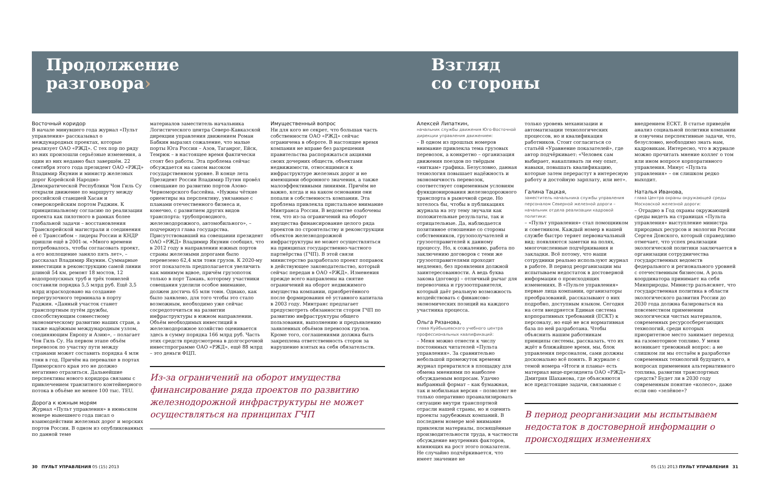Продолжение
разговора›
Восточный коридор
В начале минувшего года журнал «Пульт управления» рассказывал о международных проектах, которые реализует ОАО «РЖД». С тех пор по ряду из них произошли серьёзные изменения, а один из них недавно был завершён. 22 сентября этого года президент ОАО «РЖД» Владимир Якунин и министр железных дорог Корейской Народно-Демократической Республики Чон Гиль Су открыли движение по маршруту между российской станцией Хасан и северокорейским портом Раджин. К принципиальному согласию по реализации проекта как пилотного в рамках более глобальной задачи – восстановления Транскорейской магистрали и соединения её с Транссибом – лидеры России и КНДР пришли ещё в 2001-м. «Много времени потребовалось, чтобы согласовать проект, а его воплощение заняло пять лет», – рассказал Владимир Якунин. Суммарные инвестиции в реконструкцию самой линии длиной 54 км, ремонт 18 мостов, 12 водопропускных труб и трёх тоннелей составили порядка 5,5 млрд руб. Ещё 3,5 млрд израсходовано на создание перегрузочного терминала в порту Раджин. «Данный участок станет транспортным путём дружбы, способствующим совместному экономическому развитию наших стран, а также надёжным международным узлом, соединяющим Европу и Азию», – полагает Чон Гиль Су. На первом этапе объём перевозок по участку пути между странами может составить порядка 4 млн тонн в год. Причём на перевалке в портах Приморского края это не должно негативно отразиться. Дальнейшие перспективы нового коридора связаны с привлечением транзитного контейнерного потока в объёме не менее 100 тыс. TEU.
Дорога к южным морям
Журнал «Пульт управления» в июньском номере нынешнего года писал о взаимодействии железных дорог и морских портов России. В одном из опубликованных по данной теме
материалов заместитель начальника Логистического центра Северо-Кавказской дирекции управления движением Роман Бабкин выразил сожаление, что малые порты Юга России – Азов, Таганрог, Ейск, Темрюк – в настоящее время фактически стоят без работы. Эта проблема сейчас обсуждается на самом высоком государственном уровне. В конце лета Президент России Владимир Путин провёл совещание по развитию портов Азово-Черноморского бассейна. «Нужны чёткие ориентиры на перспективу, увязанные с планами отечественного бизнеса и, конечно, с развитием других видов транспорта: трубопроводного, железнодорожного, автомобильного», – подчеркнул глава государства. Присутствовавший на совещании президент ОАО «РЖД» Владимир Якунин сообщил, что в 2012 году в направлении южных портов страны железными дорогами было перевезено 62,4 млн тонн грузов. К 2020-му этот показатель предполагается увеличить как минимум вдвое, причём грузопоток только в порт Тамань, которому участники совещания уделили особое внимание, должен достичь 65 млн тонн. Однако, как было заявлено, для того чтобы это стало возможным, необходимо уже сейчас сосредоточиться на развитии инфраструктуры в южном направлении. Объём необходимых инвестиций в железнодорожное хозяйство оценивается здесь в сумму порядка 166 млрд руб. Часть этих средств предусмотрена в долгосрочной инвестпрограмме ОАО «РЖД», ещё 88 млрд – это деньги ФЦП.
Имущественный вопрос
Ни для кого не секрет, что большая часть собственности ОАО «РЖД» сейчас ограничена в обороте. В настоящее время компания не вправе без разрешения правительства распоряжаться акциями своих дочерних обществ, объектами недвижимости, относящимися к инфраструктуре железных дорог и не имеющими оборонного значения, а также малоэффективными линиями. Причём не важно, когда и на каком основании они попали в собственность компании. Эта проблема привлекла пристальное внимание Минтранса России. В ведомстве озабочены тем, что из-за ограничений на оборот имущества финансирование целого ряда проектов по строительству и реконструкции объектов железнодорожной инфраструктуры не может осуществляться на принципах государственно-частного партнёрства (ГЧП). В этой связи министерство разработало проект поправок в действующее законодательство, который сейчас передан в ОАО «РЖД». Изменения прежде всего направлены на снятие ограничений на оборот недвижимого имущества компании, приобретённого после формирования её уставного капитала в 2003 году. Минтранс предлагает предусмотреть обязанности сторон ГЧП по развитию инфраструктуры общего пользования, выполнению и предъявлению заявленных объёмов перевозок грузов. Кроме того, соглашениями должна быть закреплена ответственность сторон за нарушение взятых на себя обязательств.
Из-за ограничений на оборот имущества финансирование ряда проектов по развитию железнодорожной инфраструктуры не может осуществляться на принципах ГЧП
30 ПУЛЬТ УПРАВЛЕНИЯ 05 (15) 2013
Взгляд
со стороны
Алексей Липаткин,
начальник службы движения Юго-Восточной дирекции управления движением:
– В одном из прошлых номеров внимание привлекла тема грузовых перевозок, а конкретно – организация движения поездов по твёрдым «ниткам» графика. Безусловно, данная технология повышает надёжность и экономичность перевозок, соответствует современным условиям функционирования железнодорожного транспорта в рыночной среде. Но хотелось бы, чтобы в публикациях журнала на эту тему звучали как положительные результаты, так и отрицательные. Да, наблюдается позитивное отношение со стороны собственников, грузополучателей и грузоотправителей к данному процессу. Но, к сожалению, работа по заключению договоров с теми же грузоотправителями проходит медленно, без проявления должной заинтересованности. А ведь буква закона (договор) – отличный рычаг для перевозчика и грузоотправителя, который даёт реальную возможность воздействовать с финансово-экономических позиций на каждого участника процесса.
Ольга Рязанова,
глава Куйбышевского учебного центра профессиональных квалификаций:
– Меня можно отнести к числу постоянных читателей «Пульта управления». За сравнительно небольшой промежуток времени журнал превратился в площадку для обмена мнениями по наиболее обсуждаемым вопросам. Удачно выбранный формат – как бумажная, так и мобильная версия – позволяет не только оперативно проанализировать ситуацию внутри транспортной отрасли нашей страны, но и оценить проекты зарубежных компаний. В последнем номере моё внимание привлекли материалы, посвящённые производительности труда, в частности обсуждение внутренних факторов, влияющих на рост этого показателя. Не случайно подчёркивается, что имеет значение не
только уровень механизации и автоматизации технологических процессов, но и квалификация работников. Стоит согласиться со статьёй «Уравнение показателей», где автор подчёркивает: «Человек сам выбирает, накапливать ли ему опыт, навыки, повышать квалификацию, которые затем перерастут в интересную работу и достойную зарплату, или нет».
Галина Тацкая,
заместитель начальника службы управления персоналом Северной железной дороги – начальник отдела реализации кадровой политики:
– «Пульт управления» стал помощником и советником. Каждый номер в нашей службе быстро теряет первоначальный вид: появляются заметки на полях, многочисленные подчёркивания и закладки. Всё потому, что наши сотрудники реально используют журнал в работе. В период реорганизации мы испытываем недостаток в достоверной информации о происходящих изменениях. В «Пульте управления» первые лица компании, организаторы преобразований, рассказывают о них подробно, доступным языком. Сегодня на сети внедряется Единая система корпоративных требований (ЕСКТ) к персоналу, но ещё не вся нормативная база по ней разработана. Чтобы объяснить нашим работникам принципы системы, рассказать, что их ждёт в ближайшее время, мы, блок управления персоналом, сами должны досконально всё понять. В журнале с темой номера «Итоги и планы» есть материал вице-президента ОАО «РЖД» Дмитрия Шаханова, где объясняются все предстоящие задачи, связанные с
внедрением ЕСКТ. В статье приведён анализ социальной политики компании и озвучены перспективные задачи, что, безусловно, необходимо знать нам, кадровикам. Интересно, что в журнале можно прочитать мнение коллег о том или ином вопросе корпоративного управления. Минус «Пульта управления» – он слишком редко выходит.
Наталья Иванова,
глава Центра охраны окружающей среды Московской железной дороги:
– Отрадно в Год охраны окружающей среды видеть на страницах «Пульта управления» выступление министра природных ресурсов и экологии России Сергея Донского, который справедливо отмечает, что успех реализации экологической политики заключается в организации сотрудничества государственных ведомств федерального и регионального уровней с отечественным бизнесом. А роль координатора принимает на себя Минприроды. Министр разъясняет, что государственная политика в области экологического развития России до 2030 года должна базироваться на повсеместном применении экологически чистых материалов, современных ресурсосберегающих технологий, среди которых приоритетное место занимает переход на газомоторное топливо. У меня возникает тревожный вопрос: а не слишком ли мы отстаём в разработке современных технологий будущего, в вопросах применения альтернативного топлива, развитии транспортных средств? Будет ли в 2030 году современным понятие «колесо», даже если оно «зелёное»?
В период реорганизации мы испытываем недостаток в достоверной информации о происходящих изменениях
05 (15) 2013 ПУЛЬТ УПРАВЛЕНИЯ 31